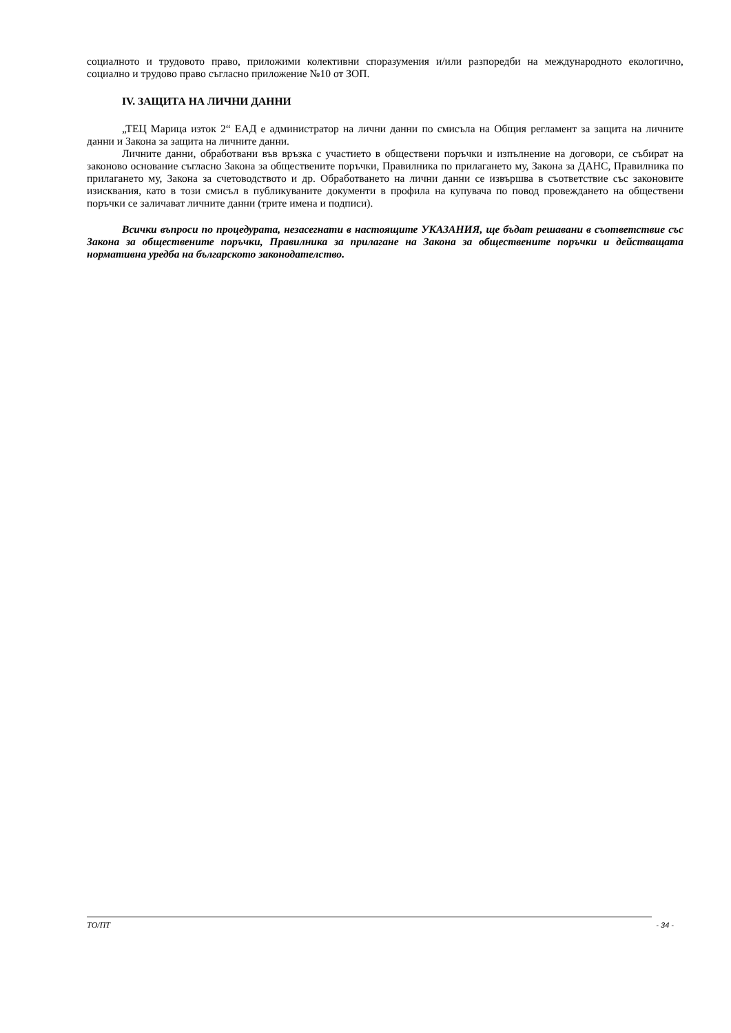социалното и трудовото право, приложими колективни споразумения и/или разпоредби на международното екологично, социално и трудово право съгласно приложение №10 от ЗОП.
IV. ЗАЩИТА НА ЛИЧНИ ДАННИ
„ТЕЦ Марица изток 2“ ЕАД е администратор на лични данни по смисъла на Общия регламент за защита на личните данни и Закона за защита на личните данни.
Личните данни, обработвани във връзка с участието в обществени поръчки и изпълнение на договори, се събират на законово основание съгласно Закона за обществените поръчки, Правилника по прилагането му, Закона за ДАНС, Правилника по прилагането му, Закона за счетоводството и др. Обработването на лични данни се извършва в съответствие със законовите изисквания, като в този смисъл в публикуваните документи в профила на купувача по повод провеждането на обществени поръчки се заличават личните данни (трите имена и подписи).
Всички въпроси по процедурата, незасегнати в настоящите УКАЗАНИЯ, ще бъдат решавани в съответствие със Закона за обществените поръчки, Правилника за прилагане на Закона за обществените поръчки и действащата нормативна уредба на българското законодателство.
ТО/ПТ - 34 -